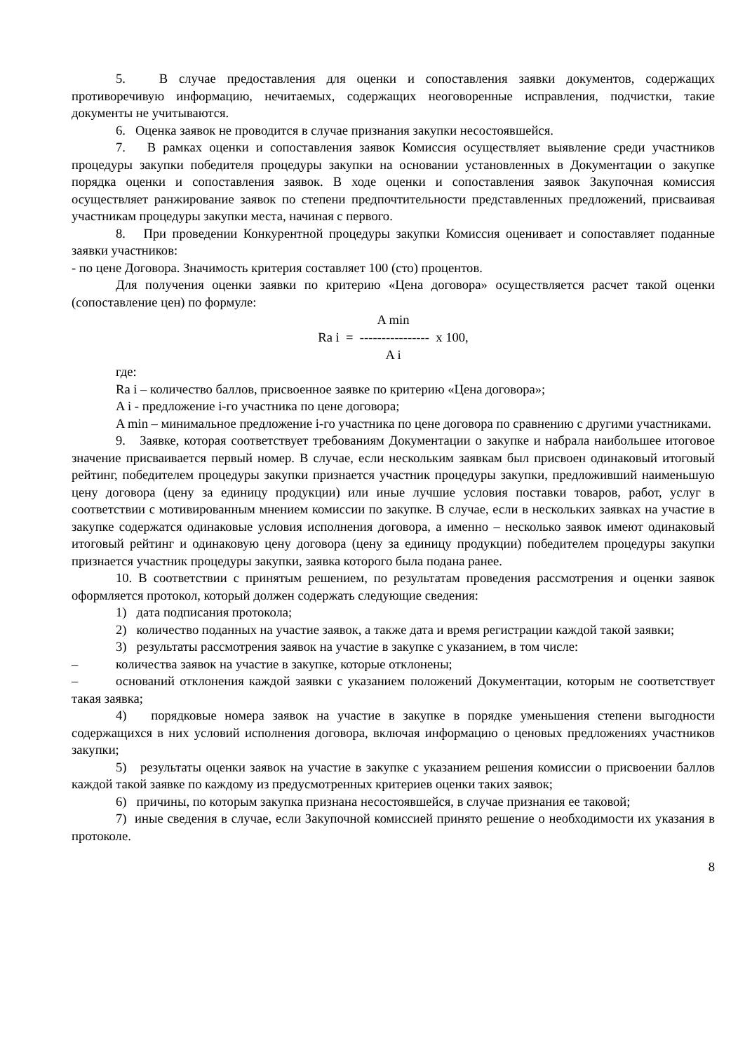5. В случае предоставления для оценки и сопоставления заявки документов, содержащих противоречивую информацию, нечитаемых, содержащих неоговоренные исправления, подчистки, такие документы не учитываются.
6. Оценка заявок не проводится в случае признания закупки несостоявшейся.
7. В рамках оценки и сопоставления заявок Комиссия осуществляет выявление среди участников процедуры закупки победителя процедуры закупки на основании установленных в Документации о закупке порядка оценки и сопоставления заявок. В ходе оценки и сопоставления заявок Закупочная комиссия осуществляет ранжирование заявок по степени предпочтительности представленных предложений, присваивая участникам процедуры закупки места, начиная с первого.
8. При проведении Конкурентной процедуры закупки Комиссия оценивает и сопоставляет поданные заявки участников:
- по цене Договора. Значимость критерия составляет 100 (сто) процентов.
Для получения оценки заявки по критерию «Цена договора» осуществляется расчет такой оценки (сопоставление цен) по формуле:
A min
Ra i = ---------------- x 100,
A i
где:
Ra i – количество баллов, присвоенное заявке по критерию «Цена договора»;
A i - предложение i-го участника по цене договора;
A min – минимальное предложение i-го участника по цене договора по сравнению с другими участниками.
9. Заявке, которая соответствует требованиям Документации о закупке и набрала наибольшее итоговое значение присваивается первый номер. В случае, если нескольким заявкам был присвоен одинаковый итоговый рейтинг, победителем процедуры закупки признается участник процедуры закупки, предложивший наименьшую цену договора (цену за единицу продукции) или иные лучшие условия поставки товаров, работ, услуг в соответствии с мотивированным мнением комиссии по закупке. В случае, если в нескольких заявках на участие в закупке содержатся одинаковые условия исполнения договора, а именно – несколько заявок имеют одинаковый итоговый рейтинг и одинаковую цену договора (цену за единицу продукции) победителем процедуры закупки признается участник процедуры закупки, заявка которого была подана ранее.
10. В соответствии с принятым решением, по результатам проведения рассмотрения и оценки заявок оформляется протокол, который должен содержать следующие сведения:
1) дата подписания протокола;
2) количество поданных на участие заявок, а также дата и время регистрации каждой такой заявки;
3) результаты рассмотрения заявок на участие в закупке с указанием, в том числе:
– количества заявок на участие в закупке, которые отклонены;
– оснований отклонения каждой заявки с указанием положений Документации, которым не соответствует такая заявка;
4) порядковые номера заявок на участие в закупке в порядке уменьшения степени выгодности содержащихся в них условий исполнения договора, включая информацию о ценовых предложениях участников закупки;
5) результаты оценки заявок на участие в закупке с указанием решения комиссии о присвоении баллов каждой такой заявке по каждому из предусмотренных критериев оценки таких заявок;
6) причины, по которым закупка признана несостоявшейся, в случае признания ее таковой;
7) иные сведения в случае, если Закупочной комиссией принято решение о необходимости их указания в протоколе.
8